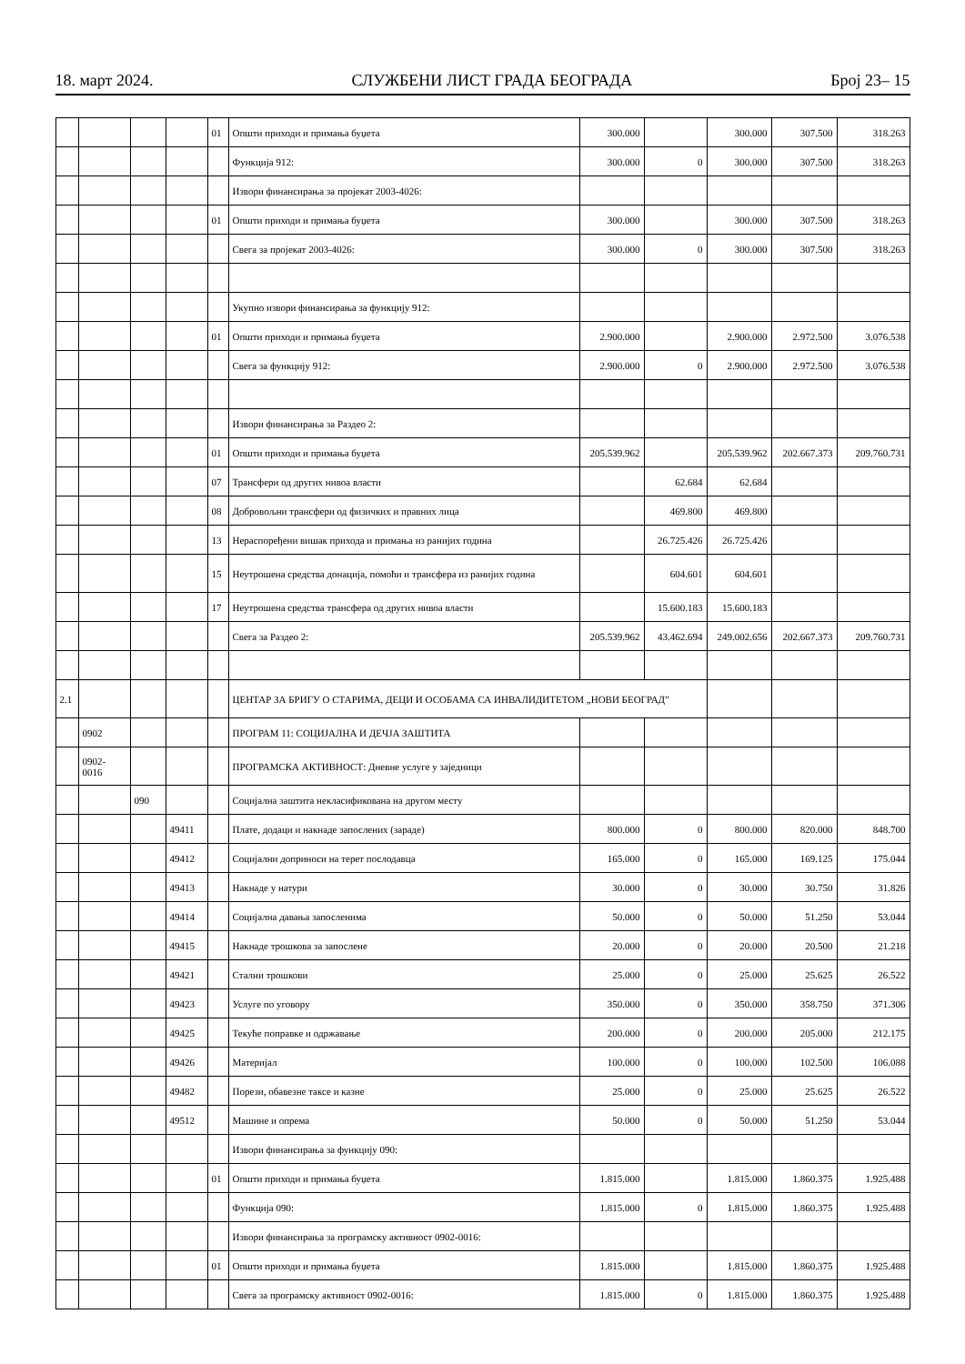18. март 2024. СЛУЖБЕНИ ЛИСТ ГРАДА БЕОГРАДА Број 23– 15
| | | | | 01 | Општи приходи и примања буџета | 300.000 | | 300.000 | 307.500 | 318.263 |
| | | | | | Функција 912: | 300.000 | 0 | 300.000 | 307.500 | 318.263 |
| | | | | | Извори финансирања за пројекат 2003-4026: | | | | | |
| | | | | 01 | Општи приходи и примања буџета | 300.000 | | 300.000 | 307.500 | 318.263 |
| | | | | | Свега за пројекат 2003-4026: | 300.000 | 0 | 300.000 | 307.500 | 318.263 |
| | | | | | Укупно извори финансирања за функцију 912: | | | | | |
| | | | | 01 | Општи приходи и примања буџета | 2.900.000 | | 2.900.000 | 2.972.500 | 3.076.538 |
| | | | | | Свега за функцију 912: | 2.900.000 | 0 | 2.900.000 | 2.972.500 | 3.076.538 |
| | | | | | Извори финансирања за Раздео 2: | | | | | |
| | | | | 01 | Општи приходи и примања буџета | 205.539.962 | | 205.539.962 | 202.667.373 | 209.760.731 |
| | | | | 07 | Трансфери од других нивоа власти | | 62.684 | 62.684 | | |
| | | | | 08 | Добровољни трансфери од физичких и правних лица | | 469.800 | 469.800 | | |
| | | | | 13 | Нераспоређени вишак прихода и примања из ранијих година | | 26.725.426 | 26.725.426 | | |
| | | | | 15 | Неутрошена средства донација, помоћи и трансфера из ранијих година | | 604.601 | 604.601 | | |
| | | | | 17 | Неутрошена средства трансфера од других нивоа власти | | 15.600.183 | 15.600.183 | | |
| | | | | | Свега за Раздео 2: | 205.539.962 | 43.462.694 | 249.002.656 | 202.667.373 | 209.760.731 |
| 2.1 | | | | | ЦЕНТАР ЗА БРИГУ О СТАРИМА, ДЕЦИ И ОСОБАМА СА ИНВАЛИДИТЕТОМ „НОВИ БЕОГРАД” | | | | | |
| | 0902 | | | | ПРОГРАМ 11: СОЦИЈАЛНА И ДЕЧЈА ЗАШТИТА | | | | | |
| | 0902- 0016 | | | | ПРОГРАМСКА АКТИВНОСТ: Дневне услуге у заједници | | | | | |
| | | 090 | | | Социјална заштита некласификована на другом месту | | | | | |
| | | | 49411 | | Плате, додаци и накнаде запослених (зараде) | 800.000 | 0 | 800.000 | 820.000 | 848.700 |
| | | | 49412 | | Социјални доприноси на терет послодавца | 165.000 | 0 | 165.000 | 169.125 | 175.044 |
| | | | 49413 | | Накнаде у натури | 30.000 | 0 | 30.000 | 30.750 | 31.826 |
| | | | 49414 | | Социјална давања запосленима | 50.000 | 0 | 50.000 | 51.250 | 53.044 |
| | | | 49415 | | Накнаде трошкова за запослене | 20.000 | 0 | 20.000 | 20.500 | 21.218 |
| | | | 49421 | | Стални трошкови | 25.000 | 0 | 25.000 | 25.625 | 26.522 |
| | | | 49423 | | Услуге по уговору | 350.000 | 0 | 350.000 | 358.750 | 371.306 |
| | | | 49425 | | Текуће поправке и одржавање | 200.000 | 0 | 200.000 | 205.000 | 212.175 |
| | | | 49426 | | Материјал | 100.000 | 0 | 100.000 | 102.500 | 106.088 |
| | | | 49482 | | Порези, обавезне таксе и казне | 25.000 | 0 | 25.000 | 25.625 | 26.522 |
| | | | 49512 | | Машине и опрема | 50.000 | 0 | 50.000 | 51.250 | 53.044 |
| | | | | | Извори финансирања за функцију 090: | | | | | |
| | | | | 01 | Општи приходи и примања буџета | 1.815.000 | | 1.815.000 | 1.860.375 | 1.925.488 |
| | | | | | Функција 090: | 1.815.000 | 0 | 1.815.000 | 1.860.375 | 1.925.488 |
| | | | | | Извори финансирања за програмску активност 0902-0016: | | | | | |
| | | | | 01 | Општи приходи и примања буџета | 1.815.000 | | 1.815.000 | 1.860.375 | 1.925.488 |
| | | | | | Свега за програмску активност 0902-0016: | 1.815.000 | 0 | 1.815.000 | 1.860.375 | 1.925.488 |